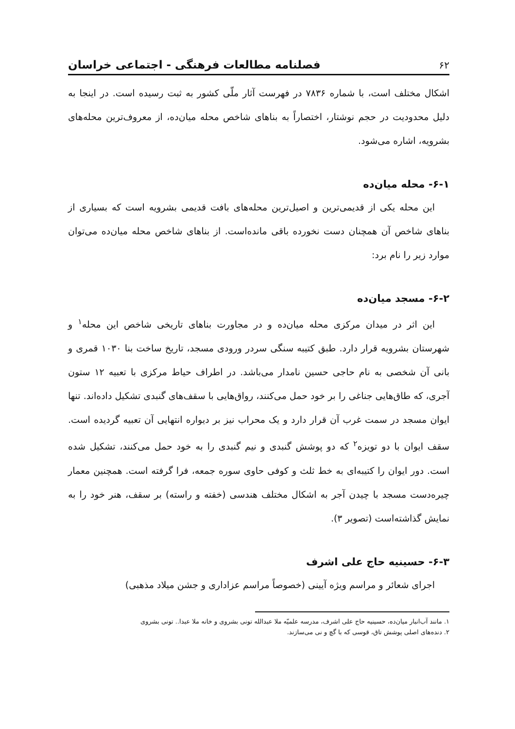۶۲ فصلنامه مطالعات فرهنگی - اجتماعی خراسان
اشکال مختلف است، با شماره ۷۸۳۶ در فهرست آثار ملّی کشور به ثبت رسیده است. در اینجا به دلیل محدودیت در حجم نوشتار، اختصاراً به بناهای شاخص محله میان‌ده، از معروف‌ترین محله‌های بشرویه، اشاره می‌شود.
۶-۱- محله میان‌ده
این محله یکی از قدیمی‌ترین و اصیل‌ترین محله‌های بافت قدیمی بشرویه است که بسیاری از بناهای شاخص آن همچنان دست نخورده باقی مانده‌است. از بناهای شاخص محله میان‌ده می‌توان موارد زیر را نام برد:
۶-۲- مسجد میان‌ده
این اثر در میدان مرکزی محله میان‌ده و در مجاورت بناهای تاریخی شاخص این محله<sup>۱</sup> و شهرستان بشرویه قرار دارد. طبق کتیبه سنگی سردر ورودی مسجد، تاریخ ساخت بنا ۱۰۳۰ قمری و بانی آن شخصی به نام حاجی حسین نامدار می‌باشد. در اطراف حیاط مرکزی با تعبیه ۱۲ ستون آجری، که طاق‌هایی جناغی را بر خود حمل می‌کنند، رواق‌هایی با سقف‌های گنبدی تشکیل داده‌اند. تنها ایوان مسجد در سمت غرب آن قرار دارد و یک محراب نیز بر دیواره انتهایی آن تعبیه گردیده است. سقف ایوان با دو تویزه<sup>۲</sup> که دو پوشش گنبدی و نیم گنبدی را به خود حمل می‌کنند، تشکیل شده است. دور ایوان را کتیبه‌ای به خط ثلث و کوفی حاوی سوره جمعه، فرا گرفته است. همچنین معمار چیره‌دست مسجد با چیدن آجر به اشکال مختلف هندسی (خفته و راسته) بر سقف، هنر خود را به نمایش گذاشته‌است (تصویر ۳).
۶-۳- حسینیه حاج علی اشرف
اجرای شعائر و مراسم ویژه آیینی (خصوصاً مراسم عزاداری و جشن میلاد مذهبی)
۱. مانند آب‌انبار میان‌ده، حسینیه حاج علی اشرف، مدرسه علمیّه ملا عبدالله تونی بشروی و خانه ملا عبدا.. تونی بشروی
۲. دنده‌های اصلی پوشش تاق، قوسی که با گچ و نی می‌سازند.